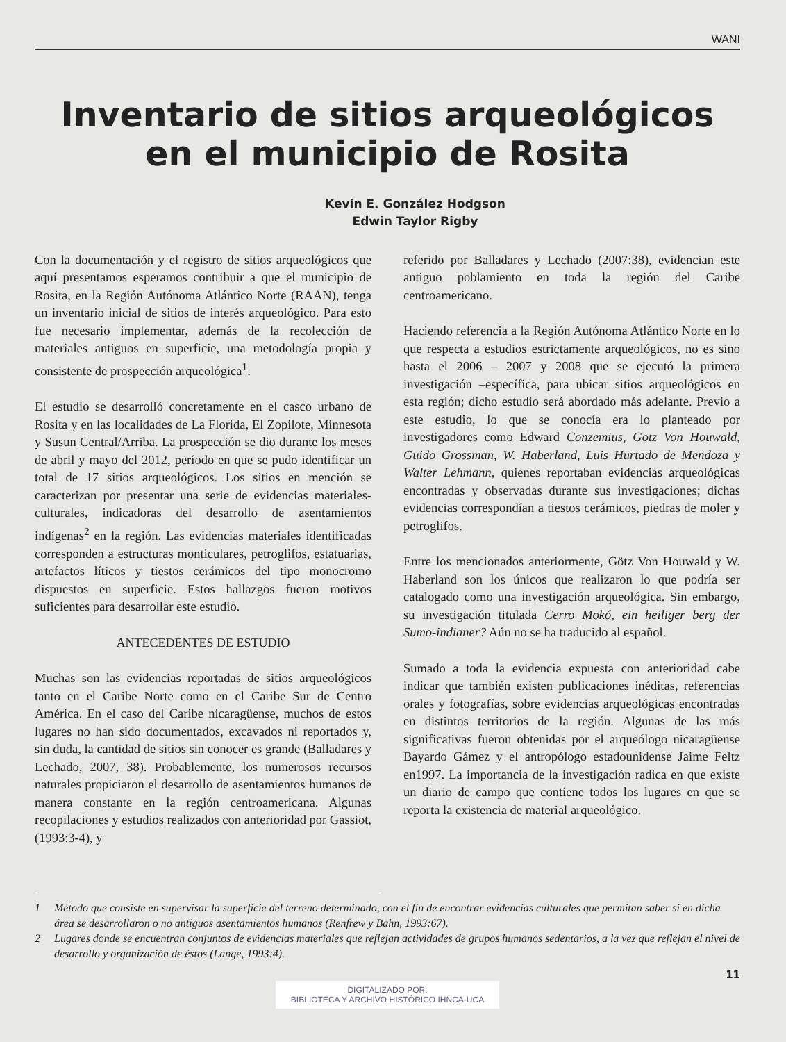WANI
Inventario de sitios arqueológicos
en el municipio de Rosita
Kevin E. González Hodgson
Edwin Taylor Rigby
Con la documentación y el registro de sitios arqueológicos que aquí presentamos esperamos contribuir a que el municipio de Rosita, en la Región Autónoma Atlántico Norte (RAAN), tenga un inventario inicial de sitios de interés arqueológico. Para esto fue necesario implementar, además de la recolección de materiales antiguos en superficie, una metodología propia y consistente de prospección arqueológica<sup>1</sup>.
El estudio se desarrolló concretamente en el casco urbano de Rosita y en las localidades de La Florida, El Zopilote, Minnesota y Susun Central/Arriba. La prospección se dio durante los meses de abril y mayo del 2012, período en que se pudo identificar un total de 17 sitios arqueológicos. Los sitios en mención se caracterizan por presentar una serie de evidencias materiales-culturales, indicadoras del desarrollo de asentamientos indígenas<sup>2</sup> en la región. Las evidencias materiales identificadas corresponden a estructuras monticulares, petroglifos, estatuarias, artefactos líticos y tiestos cerámicos del tipo monocromo dispuestos en superficie. Estos hallazgos fueron motivos suficientes para desarrollar este estudio.
ANTECEDENTES DE ESTUDIO
Muchas son las evidencias reportadas de sitios arqueológicos tanto en el Caribe Norte como en el Caribe Sur de Centro América. En el caso del Caribe nicaragüense, muchos de estos lugares no han sido documentados, excavados ni reportados y, sin duda, la cantidad de sitios sin conocer es grande (Balladares y Lechado, 2007, 38). Probablemente, los numerosos recursos naturales propiciaron el desarrollo de asentamientos humanos de manera constante en la región centroamericana. Algunas recopilaciones y estudios realizados con anterioridad por Gassiot, (1993:3-4), y
referido por Balladares y Lechado (2007:38), evidencian este antiguo poblamiento en toda la región del Caribe centroamericano.
Haciendo referencia a la Región Autónoma Atlántico Norte en lo que respecta a estudios estrictamente arqueológicos, no es sino hasta el 2006 – 2007 y 2008 que se ejecutó la primera investigación –específica, para ubicar sitios arqueológicos en esta región; dicho estudio será abordado más adelante. Previo a este estudio, lo que se conocía era lo planteado por investigadores como Edward Conzemius, Gotz Von Houwald, Guido Grossman, W. Haberland, Luis Hurtado de Mendoza y Walter Lehmann, quienes reportaban evidencias arqueológicas encontradas y observadas durante sus investigaciones; dichas evidencias correspondían a tiestos cerámicos, piedras de moler y petroglifos.
Entre los mencionados anteriormente, Götz Von Houwald y W. Haberland son los únicos que realizaron lo que podría ser catalogado como una investigación arqueológica. Sin embargo, su investigación titulada Cerro Mokó, ein heiliger berg der Sumo-indianer? Aún no se ha traducido al español.
Sumado a toda la evidencia expuesta con anterioridad cabe indicar que también existen publicaciones inéditas, referencias orales y fotografías, sobre evidencias arqueológicas encontradas en distintos territorios de la región. Algunas de las más significativas fueron obtenidas por el arqueólogo nicaragüense Bayardo Gámez y el antropólogo estadounidense Jaime Feltz en1997. La importancia de la investigación radica en que existe un diario de campo que contiene todos los lugares en que se reporta la existencia de material arqueológico.
1 Método que consiste en supervisar la superficie del terreno determinado, con el fin de encontrar evidencias culturales que permitan saber si en dicha área se desarrollaron o no antiguos asentamientos humanos (Renfrew y Bahn, 1993:67).
2 Lugares donde se encuentran conjuntos de evidencias materiales que reflejan actividades de grupos humanos sedentarios, a la vez que reflejan el nivel de desarrollo y organización de éstos (Lange, 1993:4).
11
DIGITALIZADO POR:
BIBLIOTECA Y ARCHIVO HISTÓRICO IHNCA-UCA